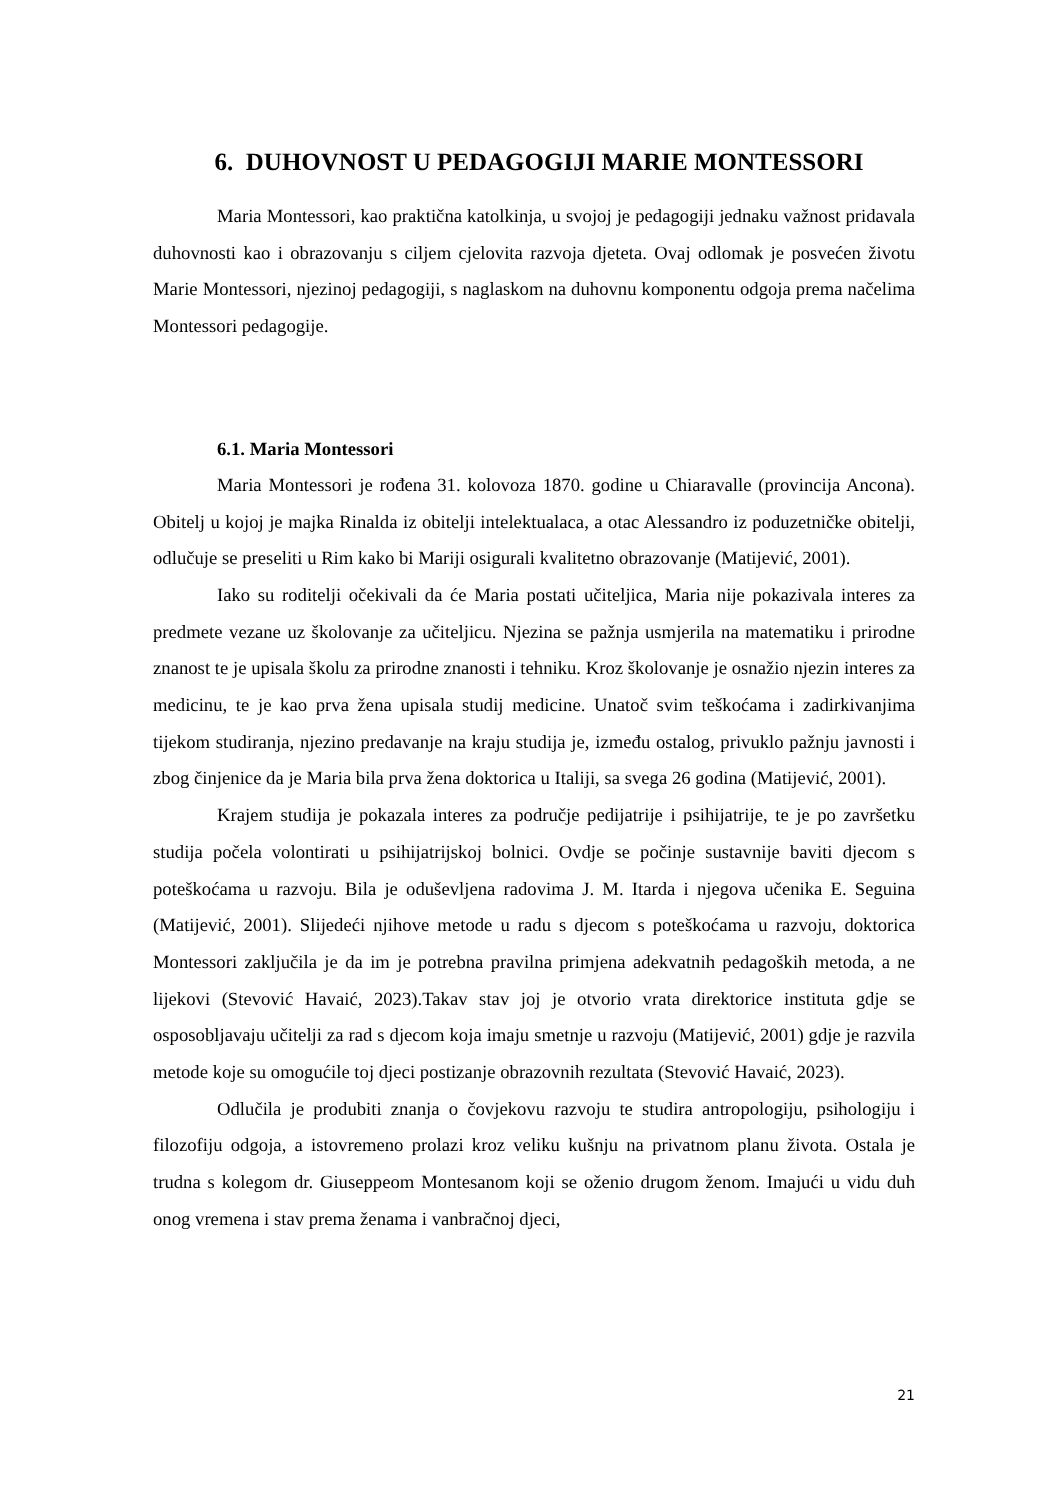6. DUHOVNOST U PEDAGOGIJI MARIE MONTESSORI
Maria Montessori, kao praktična katolkinja, u svojoj je pedagogiji jednaku važnost pridavala duhovnosti kao i obrazovanju s ciljem cjelovita razvoja djeteta. Ovaj odlomak je posvećen životu Marie Montessori, njezinoj pedagogiji, s naglaskom na duhovnu komponentu odgoja prema načelima Montessori pedagogije.
6.1. Maria Montessori
Maria Montessori je rođena 31. kolovoza 1870. godine u Chiaravalle (provincija Ancona). Obitelj u kojoj je majka Rinalda iz obitelji intelektualaca, a otac Alessandro iz poduzetničke obitelji, odlučuje se preseliti u Rim kako bi Mariji osigurali kvalitetno obrazovanje (Matijević, 2001).
Iako su roditelji očekivali da će Maria postati učiteljica, Maria nije pokazivala interes za predmete vezane uz školovanje za učiteljicu. Njezina se pažnja usmjerila na matematiku i prirodne znanost te je upisala školu za prirodne znanosti i tehniku. Kroz školovanje je osnažio njezin interes za medicinu, te je kao prva žena upisala studij medicine. Unatoč svim teškoćama i zadirkivanjima tijekom studiranja, njezino predavanje na kraju studija je, između ostalog, privuklo pažnju javnosti i zbog činjenice da je Maria bila prva žena doktorica u Italiji, sa svega 26 godina (Matijević, 2001).
Krajem studija je pokazala interes za područje pedijatrije i psihijatrije, te je po završetku studija počela volontirati u psihijatrijskoj bolnici. Ovdje se počinje sustavnije baviti djecom s poteškoćama u razvoju. Bila je oduševljena radovima J. M. Itarda i njegova učenika E. Seguina (Matijević, 2001). Slijedeći njihove metode u radu s djecom s poteškoćama u razvoju, doktorica Montessori zaključila je da im je potrebna pravilna primjena adekvatnih pedagoških metoda, a ne lijekovi (Stevović Havaić, 2023).Takav stav joj je otvorio vrata direktorice instituta gdje se osposobljavaju učitelji za rad s djecom koja imaju smetnje u razvoju (Matijević, 2001) gdje je razvila metode koje su omogućile toj djeci postizanje obrazovnih rezultata (Stevović Havaić, 2023).
Odlučila je produbiti znanja o čovjekovu razvoju te studira antropologiju, psihologiju i filozofiju odgoja, a istovremeno prolazi kroz veliku kušnju na privatnom planu života. Ostala je trudna s kolegom dr. Giuseppeom Montesanom koji se oženio drugom ženom. Imajući u vidu duh onog vremena i stav prema ženama i vanbračnoj djeci,
21